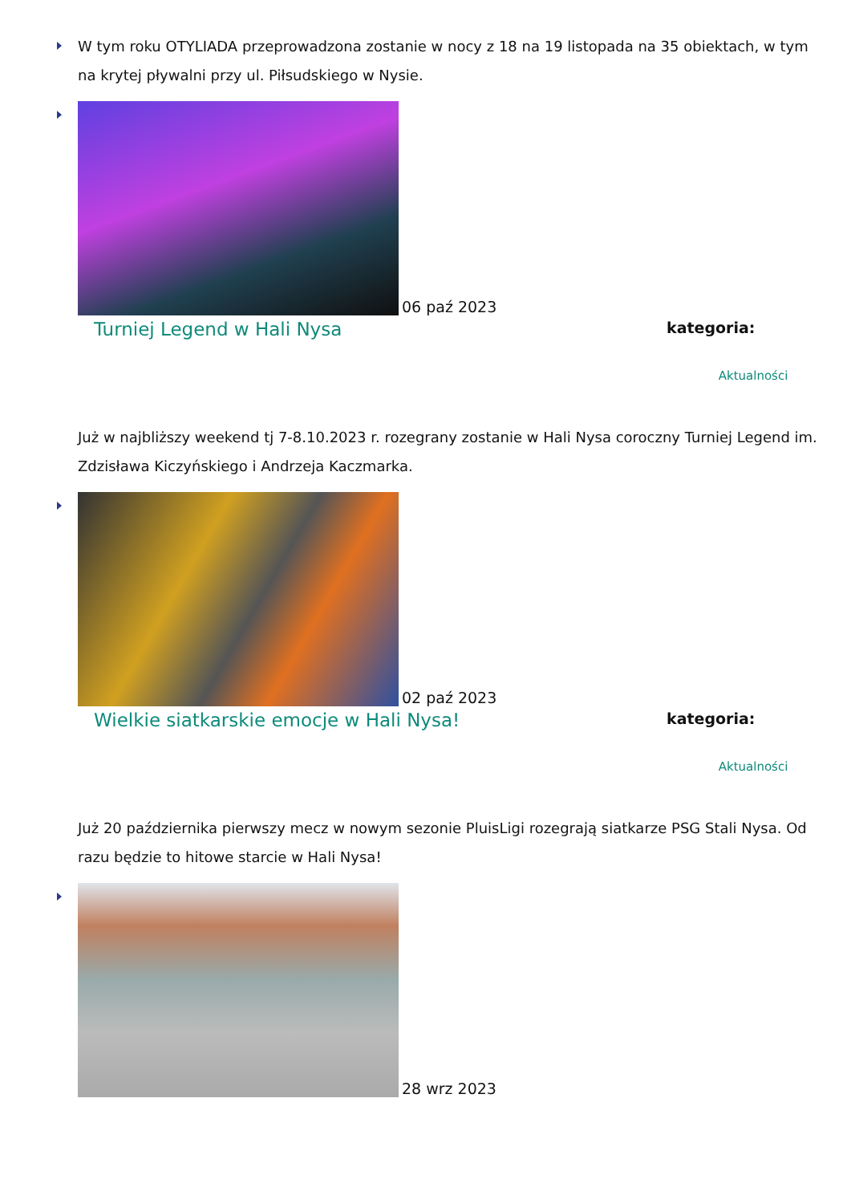W tym roku OTYLIADA przeprowadzona zostanie w nocy z 18 na 19 listopada na 35 obiektach, w tym na krytej pływalni przy ul. Piłsudskiego w Nysie.
06 paź 2023
Turniej Legend w Hali Nysa kategoria:
Aktualności
Już w najbliższy weekend tj 7-8.10.2023 r. rozegrany zostanie w Hali Nysa coroczny Turniej Legend im. Zdzisława Kiczyńskiego i Andrzeja Kaczmarka.
02 paź 2023
Wielkie siatkarskie emocje w Hali Nysa! kategoria:
Aktualności
Już 20 października pierwszy mecz w nowym sezonie PluisLigi rozegrają siatkarze PSG Stali Nysa. Od razu będzie to hitowe starcie w Hali Nysa!
28 wrz 2023